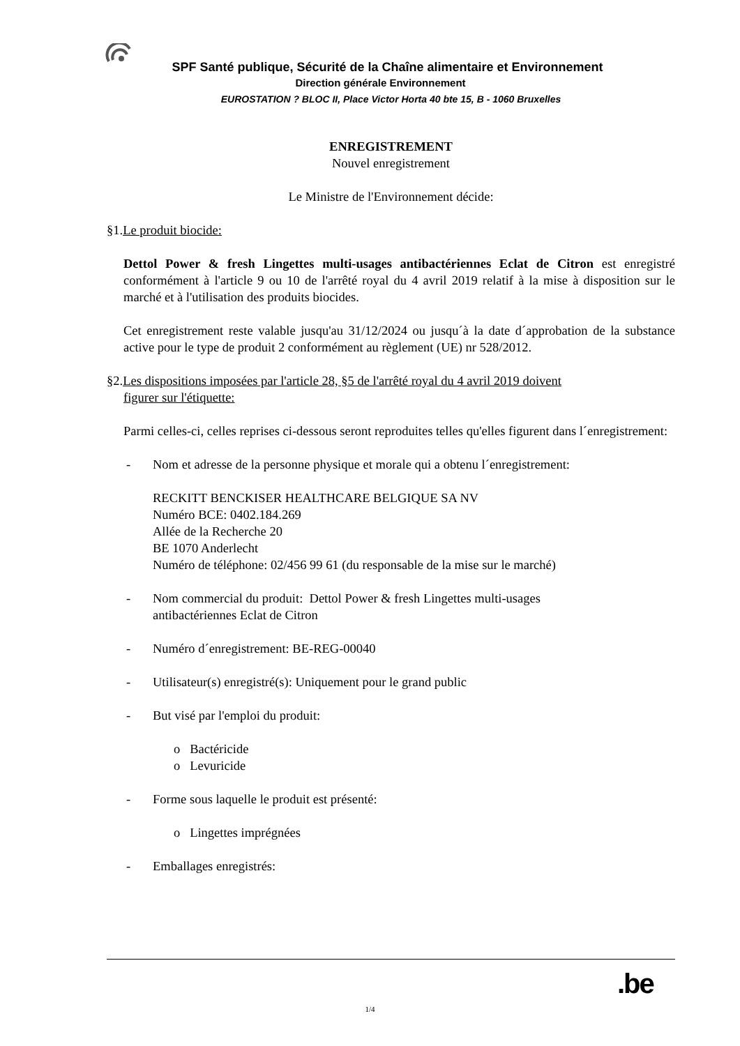SPF Santé publique, Sécurité de la Chaîne alimentaire et Environnement
Direction générale Environnement
EUROSTATION ? BLOC II, Place Victor Horta 40 bte 15, B - 1060 Bruxelles
ENREGISTREMENT
Nouvel enregistrement
Le Ministre de l'Environnement décide:
§1.Le produit biocide:
Dettol Power & fresh Lingettes multi-usages antibactériennes Eclat de Citron est enregistré conformément à l'article 9 ou 10 de l'arrêté royal du 4 avril 2019 relatif à la mise à disposition sur le marché et à l'utilisation des produits biocides.
Cet enregistrement reste valable jusqu'au 31/12/2024 ou jusqu´à la date d´approbation de la substance active pour le type de produit 2 conformément au règlement (UE) nr 528/2012.
§2.Les dispositions imposées par l'article 28, §5 de l'arrêté royal du 4 avril 2019 doivent
figurer sur l'étiquette:
Parmi celles-ci, celles reprises ci-dessous seront reproduites telles qu'elles figurent dans l´enregistrement:
- Nom et adresse de la personne physique et morale qui a obtenu l´enregistrement:
RECKITT BENCKISER HEALTHCARE BELGIQUE SA NV
Numéro BCE: 0402.184.269
Allée de la Recherche 20
BE 1070 Anderlecht
Numéro de téléphone: 02/456 99 61 (du responsable de la mise sur le marché)
- Nom commercial du produit: Dettol Power & fresh Lingettes multi-usages
antibactériennes Eclat de Citron
- Numéro d´enregistrement: BE-REG-00040
- Utilisateur(s) enregistré(s): Uniquement pour le grand public
- But visé par l'emploi du produit:
o Bactéricide
o Levuricide
- Forme sous laquelle le produit est présenté:
o Lingettes imprégnées
- Emballages enregistrés:
.be
1/4